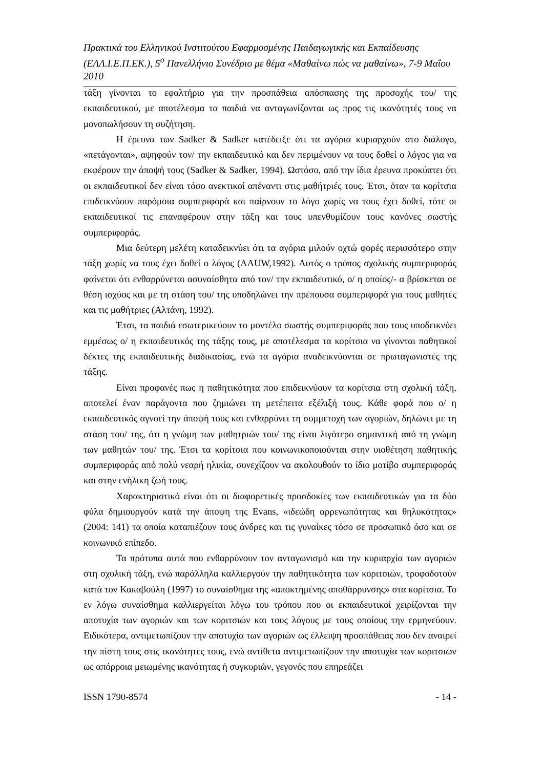Πρακτικά του Ελληνικού Ινστιτούτου Εφαρμοσμένης Παιδαγωγικής και Εκπαίδευσης (ΕΛΛ.Ι.Ε.Π.ΕΚ.), 5<sup>ο</sup> Πανελλήνιο Συνέδριο με θέμα «Μαθαίνω πώς να μαθαίνω», 7-9 Μαΐου 2010
τάξη γίνονται το εφαλτήριο για την προσπάθεια απόσπασης της προσοχής του/ της εκπαιδευτικού, με αποτέλεσμα τα παιδιά να ανταγωνίζονται ως προς τις ικανότητές τους να μονοπωλήσουν τη συζήτηση.
Η έρευνα των Sadker & Sadker κατέδειξε ότι τα αγόρια κυριαρχούν στο διάλογο, «πετάγονται», αψηφούν τον/ την εκπαιδευτικό και δεν περιμένουν να τους δοθεί ο λόγος για να εκφέρουν την άποψή τους (Sadker & Sadker, 1994). Ωστόσο, από την ίδια έρευνα προκύπτει ότι οι εκπαιδευτικοί δεν είναι τόσο ανεκτικοί απέναντι στις μαθήτριές τους. Έτσι, όταν τα κορίτσια επιδεικνύουν παρόμοια συμπεριφορά και παίρνουν το λόγο χωρίς να τους έχει δοθεί, τότε οι εκπαιδευτικοί τις επαναφέρουν στην τάξη και τους υπενθυμίζουν τους κανόνες σωστής συμπεριφοράς.
Μια δεύτερη μελέτη καταδεικνύει ότι τα αγόρια μιλούν οχτώ φορές περισσότερο στην τάξη χωρίς να τους έχει δοθεί ο λόγος (AAUW,1992). Αυτός ο τρόπος σχολικής συμπεριφοράς φαίνεται ότι ενθαρρύνεται ασυναίσθητα από τον/ την εκπαιδευτικό, ο/ η οποίος/- α βρίσκεται σε θέση ισχύος και με τη στάση του/ της υποδηλώνει την πρέπουσα συμπεριφορά για τους μαθητές και τις μαθήτριες (Αλτάνη, 1992).
Έτσι, τα παιδιά εσωτερικεύουν το μοντέλο σωστής συμπεριφοράς που τους υποδεικνύει εμμέσως ο/ η εκπαιδευτικός της τάξης τους, με αποτέλεσμα τα κορίτσια να γίνονται παθητικοί δέκτες της εκπαιδευτικής διαδικασίας, ενώ τα αγόρια αναδεικνύονται σε πρωταγωνιστές της τάξης.
Είναι προφανές πως η παθητικότητα που επιδεικνύουν τα κορίτσια στη σχολική τάξη, αποτελεί έναν παράγοντα που ζημιώνει τη μετέπειτα εξέλιξή τους. Κάθε φορά που ο/ η εκπαιδευτικός αγνοεί την άποψή τους και ενθαρρύνει τη συμμετοχή των αγοριών, δηλώνει με τη στάση του/ της, ότι η γνώμη των μαθητριών του/ της είναι λιγότερο σημαντική από τη γνώμη των μαθητών του/ της. Έτσι τα κορίτσια που κοινωνικοποιούνται στην υιοθέτηση παθητικής συμπεριφοράς από πολύ νεαρή ηλικία, συνεχίζουν να ακολουθούν το ίδιο μοτίβο συμπεριφοράς και στην ενήλικη ζωή τους.
Χαρακτηριστικό είναι ότι οι διαφορετικές προσδοκίες των εκπαιδευτικών για τα δύο φύλα δημιουργούν κατά την άποψη της Evans, «ιδεώδη αρρενωπότητας και θηλυκότητας» (2004: 141) τα οποία καταπιέζουν τους άνδρες και τις γυναίκες τόσο σε προσωπικό όσο και σε κοινωνικό επίπεδο.
Τα πρότυπα αυτά που ενθαρρύνουν τον ανταγωνισμό και την κυριαρχία των αγοριών στη σχολική τάξη, ενώ παράλληλα καλλιεργούν την παθητικότητα των κοριτσιών, τροφοδοτούν κατά τον Κακαβούλη (1997) το συναίσθημα της «αποκτημένης αποθάρρυνσης» στα κορίτσια. Το εν λόγω συναίσθημα καλλιεργείται λόγω του τρόπου που οι εκπαιδευτικοί χειρίζονται την αποτυχία των αγοριών και των κοριτσιών και τους λόγους με τους οποίους την ερμηνεύουν. Ειδικότερα, αντιμετωπίζουν την αποτυχία των αγοριών ως έλλειψη προσπάθειας που δεν αναιρεί την πίστη τους στις ικανότητες τους, ενώ αντίθετα αντιμετωπίζουν την αποτυχία των κοριτσιών ως απόρροια μειωμένης ικανότητας ή συγκυριών, γεγονός που επηρεάζει
ISSN 1790-8574 - 14 -